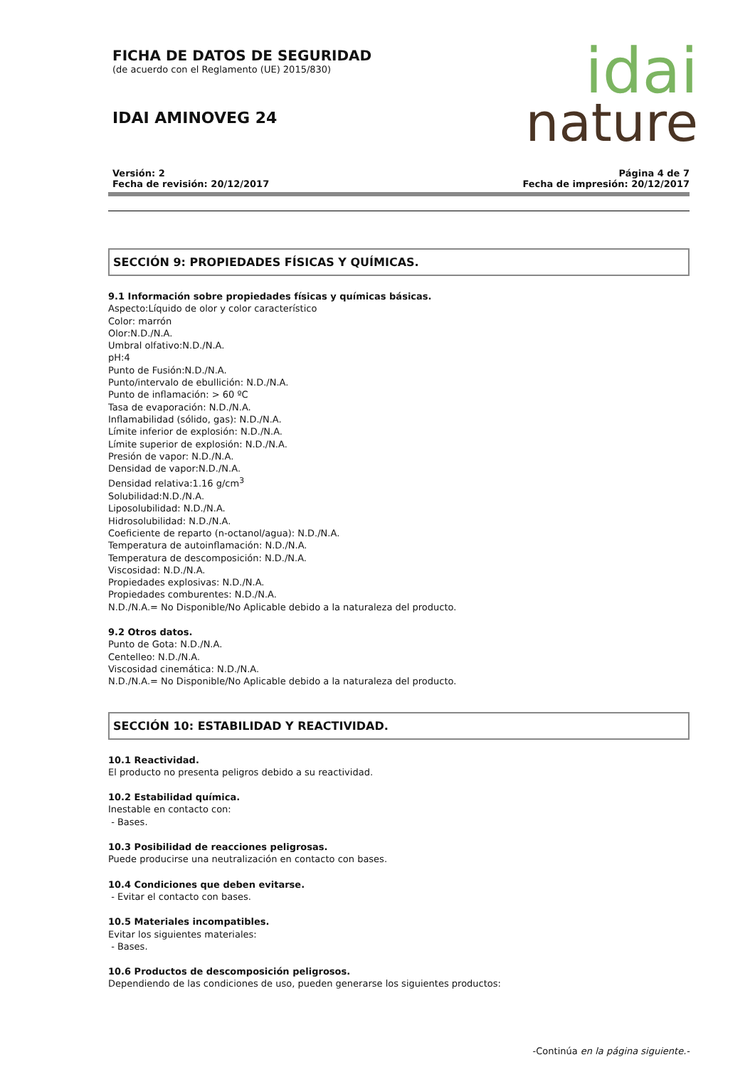idai
nature
FICHA DE DATOS DE SEGURIDAD
(de acuerdo con el Reglamento (UE) 2015/830)
IDAI AMINOVEG 24
Versión: 2
Fecha de revisión: 20/12/2017
Página 4 de 7
Fecha de impresión: 20/12/2017
SECCIÓN 9: PROPIEDADES FÍSICAS Y QUÍMICAS.
9.1 Información sobre propiedades físicas y químicas básicas.
Aspecto:Líquido de olor y color característico
Color: marrón
Olor:N.D./N.A.
Umbral olfativo:N.D./N.A.
pH:4
Punto de Fusión:N.D./N.A.
Punto/intervalo de ebullición: N.D./N.A.
Punto de inflamación: > 60 ºC
Tasa de evaporación: N.D./N.A.
Inflamabilidad (sólido, gas): N.D./N.A.
Límite inferior de explosión: N.D./N.A.
Límite superior de explosión: N.D./N.A.
Presión de vapor: N.D./N.A.
Densidad de vapor:N.D./N.A.
Densidad relativa:1.16 g/cm<sup>3</sup>
Solubilidad:N.D./N.A.
Liposolubilidad: N.D./N.A.
Hidrosolubilidad: N.D./N.A.
Coeficiente de reparto (n-octanol/agua): N.D./N.A.
Temperatura de autoinflamación: N.D./N.A.
Temperatura de descomposición: N.D./N.A.
Viscosidad: N.D./N.A.
Propiedades explosivas: N.D./N.A.
Propiedades comburentes: N.D./N.A.
N.D./N.A.= No Disponible/No Aplicable debido a la naturaleza del producto.
9.2 Otros datos.
Punto de Gota: N.D./N.A.
Centelleo: N.D./N.A.
Viscosidad cinemática: N.D./N.A.
N.D./N.A.= No Disponible/No Aplicable debido a la naturaleza del producto.
SECCIÓN 10: ESTABILIDAD Y REACTIVIDAD.
10.1 Reactividad.
El producto no presenta peligros debido a su reactividad.
10.2 Estabilidad química.
Inestable en contacto con:
- Bases.
10.3 Posibilidad de reacciones peligrosas.
Puede producirse una neutralización en contacto con bases.
10.4 Condiciones que deben evitarse.
- Evitar el contacto con bases.
10.5 Materiales incompatibles.
Evitar los siguientes materiales:
- Bases.
10.6 Productos de descomposición peligrosos.
Dependiendo de las condiciones de uso, pueden generarse los siguientes productos:
-Continúa en la página siguiente.-